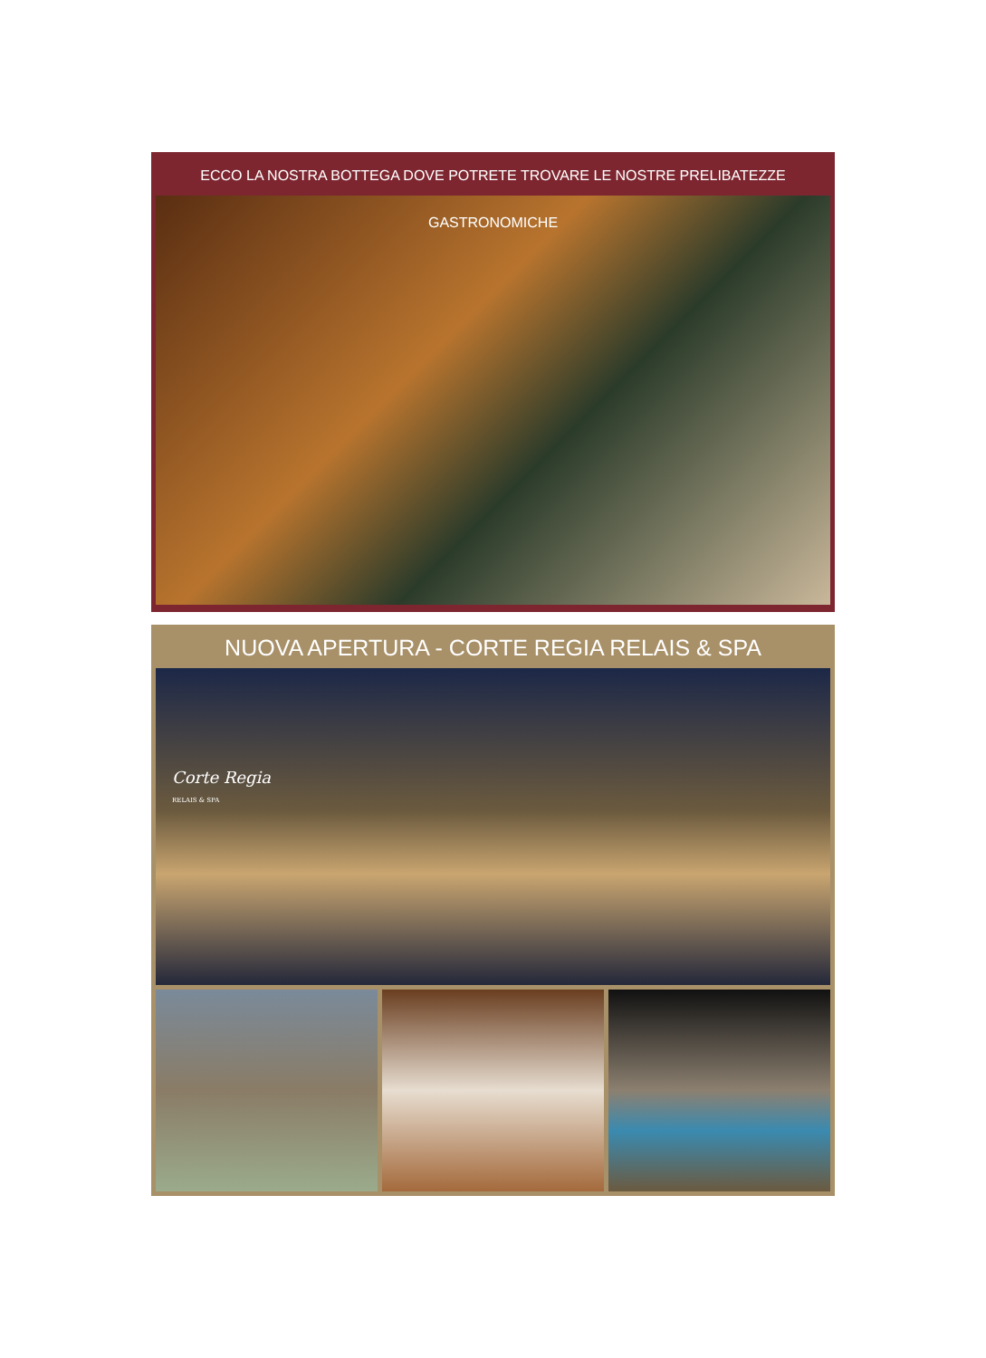ECCO LA NOSTRA BOTTEGA DOVE POTRETE TROVARE LE NOSTRE PRELIBATEZZE GASTRONOMICHE
NUOVA APERTURA - CORTE REGIA RELAIS & SPA
Corte Regia
RELAIS & SPA